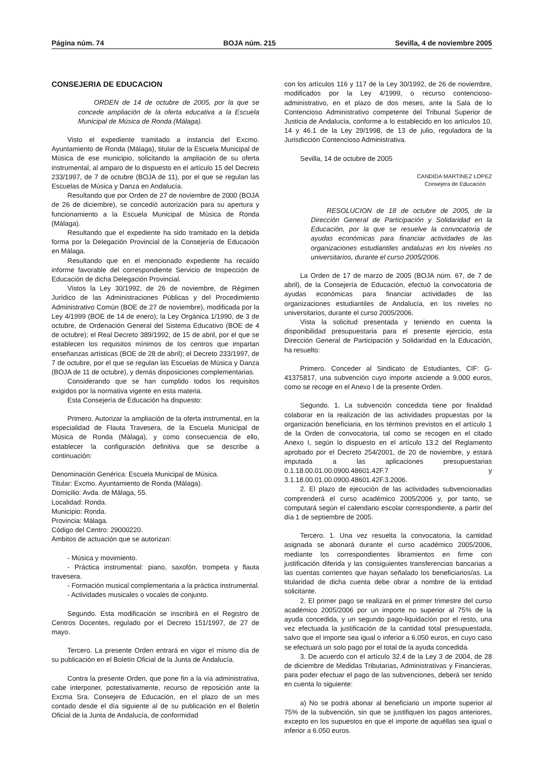Página núm. 74 BOJA núm. 215 Sevilla, 4 de noviembre 2005
CONSEJERIA DE EDUCACION
ORDEN de 14 de octubre de 2005, por la que se concede ampliación de la oferta educativa a la Escuela Municipal de Música de Ronda (Málaga).
Visto el expediente tramitado a instancia del Excmo. Ayuntamiento de Ronda (Málaga), titular de la Escuela Municipal de Música de ese municipio, solicitando la ampliación de su oferta instrumental, al amparo de lo dispuesto en el artículo 15 del Decreto 233/1997, de 7 de octubre (BOJA de 11), por el que se regulan las Escuelas de Música y Danza en Andalucía.
Resultando que por Orden de 27 de noviembre de 2000 (BOJA de 26 de diciembre), se concedió autorización para su apertura y funcionamiento a la Escuela Municipal de Música de Ronda (Málaga).
Resultando que el expediente ha sido tramitado en la debida forma por la Delegación Provincial de la Consejería de Educación en Málaga.
Resultando que en el mencionado expediente ha recaído informe favorable del correspondiente Servicio de Inspección de Educación de dicha Delegación Provincial.
Vistos la Ley 30/1992, de 26 de noviembre, de Régimen Jurídico de las Administraciones Públicas y del Procedimiento Administrativo Común (BOE de 27 de noviembre), modificada por la Ley 4/1999 (BOE de 14 de enero); la Ley Orgánica 1/1990, de 3 de octubre, de Ordenación General del Sistema Educativo (BOE de 4 de octubre); el Real Decreto 389/1992, de 15 de abril, por el que se establecen los requisitos mínimos de los centros que impartan enseñanzas artísticas (BOE de 28 de abril); el Decreto 233/1997, de 7 de octubre, por el que se regulan las Escuelas de Música y Danza (BOJA de 11 de octubre), y demás disposiciones complementarias.
Considerando que se han cumplido todos los requisitos exigidos por la normativa vigente en esta materia.
Esta Consejería de Educación ha dispuesto:
Primero. Autorizar la ampliación de la oferta instrumental, en la especialidad de Flauta Travesera, de la Escuela Municipal de Música de Ronda (Málaga), y como consecuencia de ello, establecer la configuración definitiva que se describe a continuación:
Denominación Genérica: Escuela Municipal de Música.
Titular: Excmo. Ayuntamiento de Ronda (Málaga).
Domicilio: Avda. de Málaga, 55.
Localidad: Ronda.
Municipio: Ronda.
Provincia: Málaga.
Código del Centro: 29000220.
Ambitos de actuación que se autorizan:
- Música y movimiento.
- Práctica instrumental: piano, saxofón, trompeta y flauta travesera.
- Formación musical complementaria a la práctica instrumental.
- Actividades musicales o vocales de conjunto.
Segundo. Esta modificación se inscribirá en el Registro de Centros Docentes, regulado por el Decreto 151/1997, de 27 de mayo.
Tercero. La presente Orden entrará en vigor el mismo día de su publicación en el Boletín Oficial de la Junta de Andalucía.
Contra la presente Orden, que pone fin a la vía administrativa, cabe interponer, potestativamente, recurso de reposición ante la Excma Sra. Consejera de Educación, en el plazo de un mes contado desde el día siguiente al de su publicación en el Boletín Oficial de la Junta de Andalucía, de conformidad
con los artículos 116 y 117 de la Ley 30/1992, de 26 de noviembre, modificados por la Ley 4/1999, o recurso contencioso-administrativo, en el plazo de dos meses, ante la Sala de lo Contencioso Administrativo competente del Tribunal Superior de Justicia de Andalucía, conforme a lo establecido en los artículos 10, 14 y 46.1 de la Ley 29/1998, de 13 de julio, reguladora de la Jurisdicción Contencioso Administrativa.
Sevilla, 14 de octubre de 2005
CANDIDA MARTINEZ LOPEZ
Consejera de Educación
RESOLUCION de 18 de octubre de 2005, de la Dirección General de Participación y Solidaridad en la Educación, por la que se resuelve la convocatoria de ayudas económicas para financiar actividades de las organizaciones estudiantiles andaluzas en los niveles no universitarios, durante el curso 2005/2006.
La Orden de 17 de marzo de 2005 (BOJA núm. 67, de 7 de abril), de la Consejería de Educación, efectuó la convocatoria de ayudas económicas para financiar actividades de las organizaciones estudiantiles de Andalucía, en los niveles no universitarios, durante el curso 2005/2006.
Vista la solicitud presentada y teniendo en cuenta la disponibilidad presupuestaria para el presente ejercicio, esta Dirección General de Participación y Solidaridad en la Educación, ha resuelto:
Primero. Conceder al Sindicato de Estudiantes, CIF: G-41375817, una subvención cuyo importe asciende a 9.000 euros, como se recoge en el Anexo I de la presente Orden.
Segundo. 1. La subvención concedida tiene por finalidad colaborar en la realización de las actividades propuestas por la organización beneficiaria, en los términos previstos en el artículo 1 de la Orden de convocatoria, tal como se recogen en el citado Anexo I, según lo dispuesto en el artículo 13.2 del Reglamento aprobado por el Decreto 254/2001, de 20 de noviembre, y estará imputada a las aplicaciones presupuestarias 0.1.18.00.01.00.0900.48601.42F.7 y 3.1.18.00.01.00.0900.48601.42F.3.2006.
2. El plazo de ejecución de las actividades subvencionadas comprenderá el curso académico 2005/2006 y, por tanto, se computará según el calendario escolar correspondiente, a partir del día 1 de septiembre de 2005.
Tercero. 1. Una vez resuelta la convocatoria, la cantidad asignada se abonará durante el curso académico 2005/2006, mediante los correspondientes libramientos en firme con justificación diferida y las consiguientes transferencias bancarias a las cuentas corrientes que hayan señalado los beneficiarios/as. La titularidad de dicha cuenta debe obrar a nombre de la entidad solicitante.
2. El primer pago se realizará en el primer trimestre del curso académico 2005/2006 por un importe no superior al 75% de la ayuda concedida, y un segundo pago-liquidación por el resto, una vez efectuada la justificación de la cantidad total presupuestada, salvo que el importe sea igual o inferior a 6.050 euros, en cuyo caso se efectuará un solo pago por el total de la ayuda concedida.
3. De acuerdo con el artículo 32.4 de la Ley 3 de 2004, de 28 de diciembre de Medidas Tributarias, Administrativas y Financieras, para poder efectuar el pago de las subvenciones, deberá ser tenido en cuenta lo siguiente:
a) No se podrá abonar al beneficiario un importe superior al 75% de la subvención, sin que se justifiquen los pagos anteriores, excepto en los supuestos en que el importe de aquéllas sea igual o inferior a 6.050 euros.